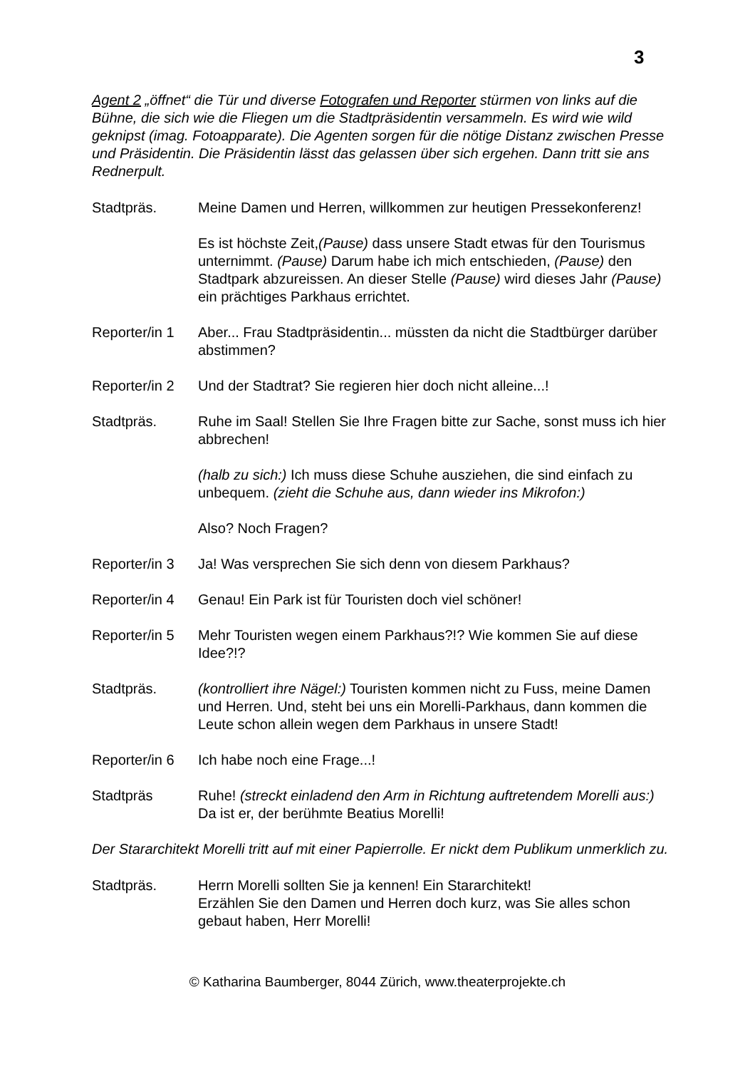3
Agent 2 „öffnet“ die Tür und diverse Fotografen und Reporter stürmen von links auf die Bühne, die sich wie die Fliegen um die Stadtpräsidentin versammeln. Es wird wie wild geknipst (imag. Fotoapparate). Die Agenten sorgen für die nötige Distanz zwischen Presse und Präsidentin. Die Präsidentin lässt das gelassen über sich ergehen. Dann tritt sie ans Rednerpult.
Stadtpräs. Meine Damen und Herren, willkommen zur heutigen Pressekonferenz!
Es ist höchste Zeit,(Pause) dass unsere Stadt etwas für den Tourismus unternimmt. (Pause) Darum habe ich mich entschieden, (Pause) den Stadtpark abzureissen. An dieser Stelle (Pause) wird dieses Jahr (Pause) ein prächtiges Parkhaus errichtet.
Reporter/in 1
Aber... Frau Stadtpräsidentin... müssten da nicht die Stadtbürger darüber abstimmen?
Reporter/in 2
Und der Stadtrat? Sie regieren hier doch nicht alleine...!
Stadtpräs. Ruhe im Saal! Stellen Sie Ihre Fragen bitte zur Sache, sonst muss ich hier abbrechen!
(halb zu sich:) Ich muss diese Schuhe ausziehen, die sind einfach zu unbequem. (zieht die Schuhe aus, dann wieder ins Mikrofon:)
Also? Noch Fragen?
Reporter/in 3
Ja! Was versprechen Sie sich denn von diesem Parkhaus?
Reporter/in 4
Genau! Ein Park ist für Touristen doch viel schöner!
Reporter/in 5
Mehr Touristen wegen einem Parkhaus?!? Wie kommen Sie auf diese Idee?!?
Stadtpräs. (kontrolliert ihre Nägel:) Touristen kommen nicht zu Fuss, meine Damen und Herren. Und, steht bei uns ein Morelli-Parkhaus, dann kommen die Leute schon allein wegen dem Parkhaus in unsere Stadt!
Reporter/in 6
Ich habe noch eine Frage...!
Stadtpräs Ruhe! (streckt einladend den Arm in Richtung auftretendem Morelli aus:) Da ist er, der berühmte Beatius Morelli!
Der Stararchitekt Morelli tritt auf mit einer Papierrolle. Er nickt dem Publikum unmerklich zu.
Stadtpräs. Herrn Morelli sollten Sie ja kennen! Ein Stararchitekt!
Erzählen Sie den Damen und Herren doch kurz, was Sie alles schon gebaut haben, Herr Morelli!
© Katharina Baumberger, 8044 Zürich, www.theaterprojekte.ch